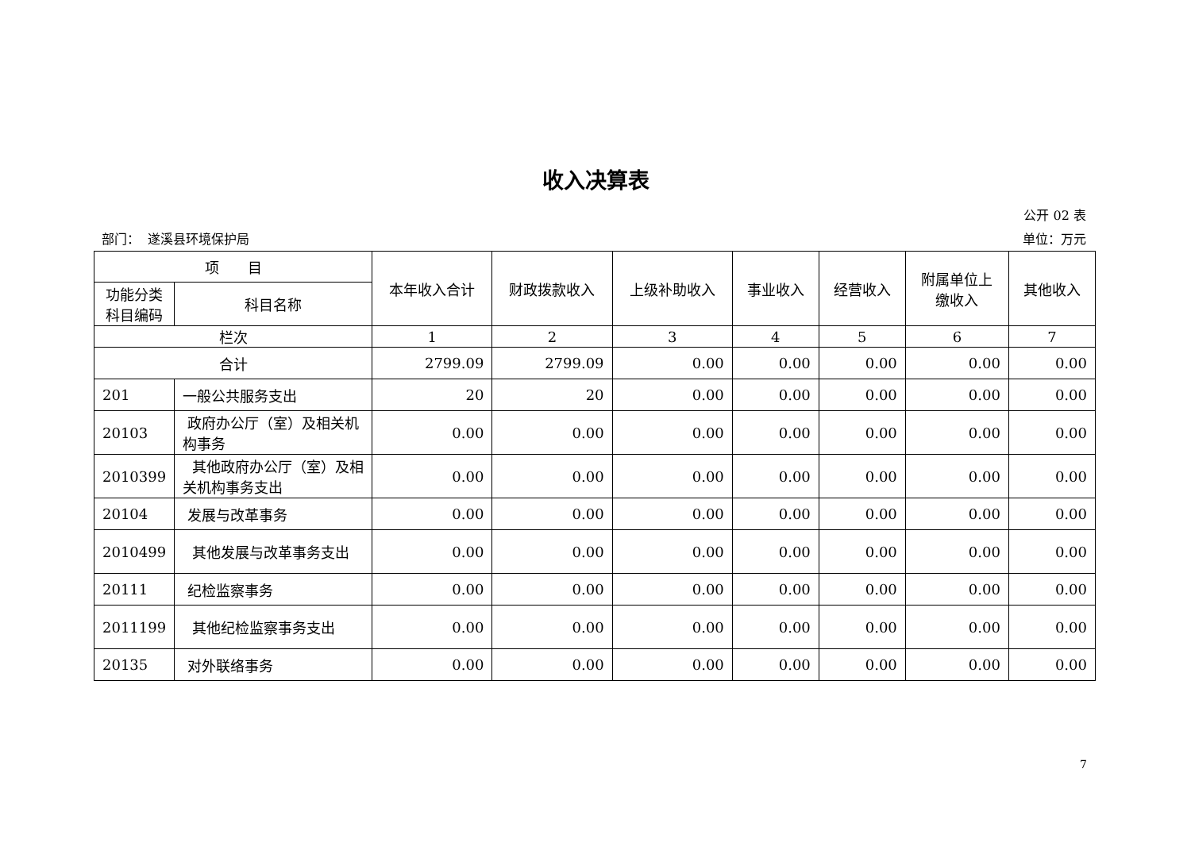收入决算表
公开 02 表
部门： 遂溪县环境保护局 单位：万元
| 项 目 | | 本年收入合计 | 财政拨款收入 | 上级补助收入 | 事业收入 | 经营收入 | 附属单位上 缴收入 | 其他收入 |
| --- | --- | --- | --- | --- | --- | --- | --- | --- |
| 功能分类 科目编码 | 科目名称 | | | | | | | |
| 栏次 | | 1 | 2 | 3 | 4 | 5 | 6 | 7 |
| 合计 | | 2799.09 | 2799.09 | 0.00 | 0.00 | 0.00 | 0.00 | 0.00 |
| 201 | 一般公共服务支出 | 20 | 20 | 0.00 | 0.00 | 0.00 | 0.00 | 0.00 |
| 20103 | 政府办公厅（室）及相关机构事务 | 0.00 | 0.00 | 0.00 | 0.00 | 0.00 | 0.00 | 0.00 |
| 2010399 | 其他政府办公厅（室）及相关机构事务支出 | 0.00 | 0.00 | 0.00 | 0.00 | 0.00 | 0.00 | 0.00 |
| 20104 | 发展与改革事务 | 0.00 | 0.00 | 0.00 | 0.00 | 0.00 | 0.00 | 0.00 |
| 2010499 | 其他发展与改革事务支出 | 0.00 | 0.00 | 0.00 | 0.00 | 0.00 | 0.00 | 0.00 |
| 20111 | 纪检监察事务 | 0.00 | 0.00 | 0.00 | 0.00 | 0.00 | 0.00 | 0.00 |
| 2011199 | 其他纪检监察事务支出 | 0.00 | 0.00 | 0.00 | 0.00 | 0.00 | 0.00 | 0.00 |
| 20135 | 对外联络事务 | 0.00 | 0.00 | 0.00 | 0.00 | 0.00 | 0.00 | 0.00 |
7